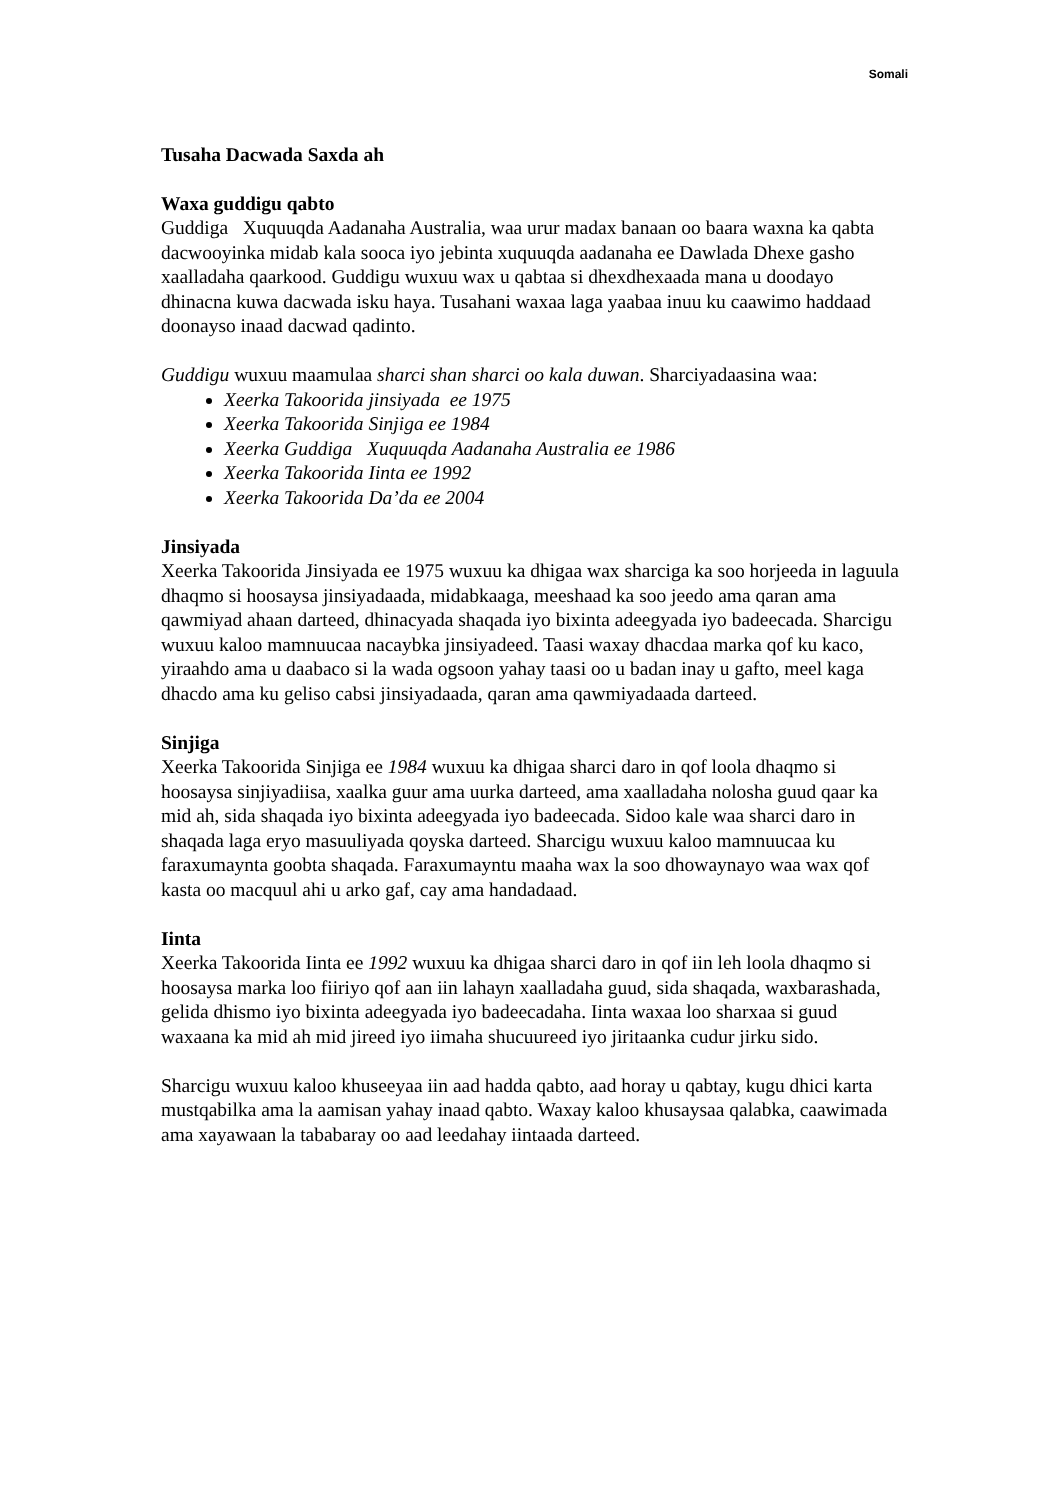Somali
Tusaha Dacwada Saxda ah
Waxa guddigu qabto
Guddiga Xuquuqda Aadanaha Australia, waa urur madax banaan oo baara waxna ka qabta dacwooyinka midab kala sooca iyo jebinta xuquuqda aadanaha ee Dawlada Dhexe gasho xaalladaha qaarkood. Guddigu wuxuu wax u qabtaa si dhexdhexaada mana u doodayo dhinacna kuwa dacwada isku haya. Tusahani waxaa laga yaabaa inuu ku caawimo haddaad doonayso inaad dacwad qadinto.
Guddigu wuxuu maamulaa sharci shan sharci oo kala duwan. Sharciyadaasina waa:
Xeerka Takoorida jinsiyada ee 1975
Xeerka Takoorida Sinjiga ee 1984
Xeerka Guddiga Xuquuqda Aadanaha Australia ee 1986
Xeerka Takoorida Iinta ee 1992
Xeerka Takoorida Da’da ee 2004
Jinsiyada
Xeerka Takoorida Jinsiyada ee 1975 wuxuu ka dhigaa wax sharciga ka soo horjeeda in laguula dhaqmo si hoosaysa jinsiyadaada, midabkaaga, meeshaad ka soo jeedo ama qaran ama qawmiyad ahaan darteed, dhinacyada shaqada iyo bixinta adeegyada iyo badeecada. Sharcigu wuxuu kaloo mamnuucaa nacaybka jinsiyadeed. Taasi waxay dhacdaa marka qof ku kaco, yiraahdo ama u daabaco si la wada ogsoon yahay taasi oo u badan inay u gafto, meel kaga dhacdo ama ku geliso cabsi jinsiyadaada, qaran ama qawmiyadaada darteed.
Sinjiga
Xeerka Takoorida Sinjiga ee 1984 wuxuu ka dhigaa sharci daro in qof loola dhaqmo si hoosaysa sinjiyadiisa, xaalka guur ama uurka darteed, ama xaalladaha nolosha guud qaar ka mid ah, sida shaqada iyo bixinta adeegyada iyo badeecada. Sidoo kale waa sharci daro in shaqada laga eryo masuuliyada qoyska darteed. Sharcigu wuxuu kaloo mamnuucaa ku faraxumaynta goobta shaqada. Faraxumayntu maaha wax la soo dhowaynayo waa wax qof kasta oo macquul ahi u arko gaf, cay ama handadaad.
Iinta
Xeerka Takoorida Iinta ee 1992 wuxuu ka dhigaa sharci daro in qof iin leh loola dhaqmo si hoosaysa marka loo fiiriyo qof aan iin lahayn xaalladaha guud, sida shaqada, waxbarashada, gelida dhismo iyo bixinta adeegyada iyo badeecadaha. Iinta waxaa loo sharxaa si guud waxaana ka mid ah mid jireed iyo iimaha shucuureed iyo jiritaanka cudur jirku sido.
Sharcigu wuxuu kaloo khuseeyaa iin aad hadda qabto, aad horay u qabtay, kugu dhici karta mustqabilka ama la aamisan yahay inaad qabto. Waxay kaloo khusaysaa qalabka, caawimada ama xayawaan la tababaray oo aad leedahay iintaada darteed.